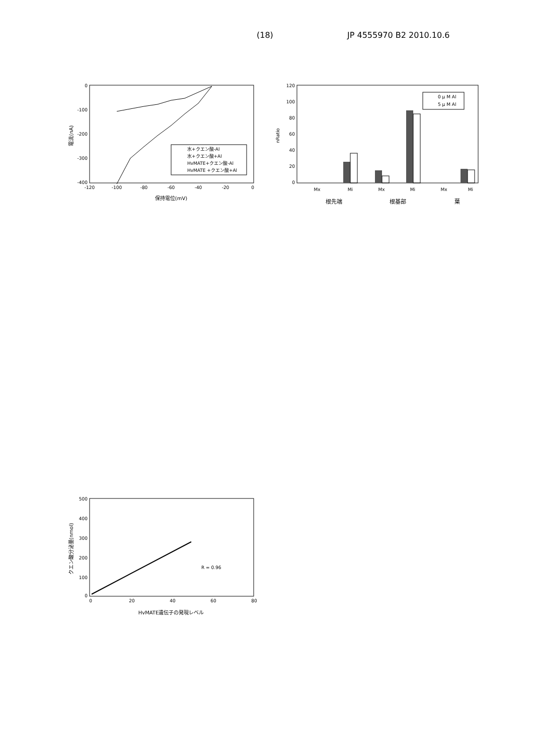(18) JP 4555970 B2 2010.10.6
0
-100
-200
-300
-400
-120
-100
-80
-60
-40
-20
0
保持電位(mV)
電流(nA)
水+クエン酸-Al
水+クエン酸+Al
HvMATE+クエン酸-Al
HvMATE +クエン酸+Al
120
100
80
60
40
20
0
nRatio
0 μ M Al
5 μ M Al
Mx
Mi
Mx
Mi
Mx
Mi
根先端
根基部
葉
500
400
300
200
100
0
0
20
40
60
80
R = 0.96
HvMATE遺伝子の発現レベル
クエン酸分泌量(nmol)